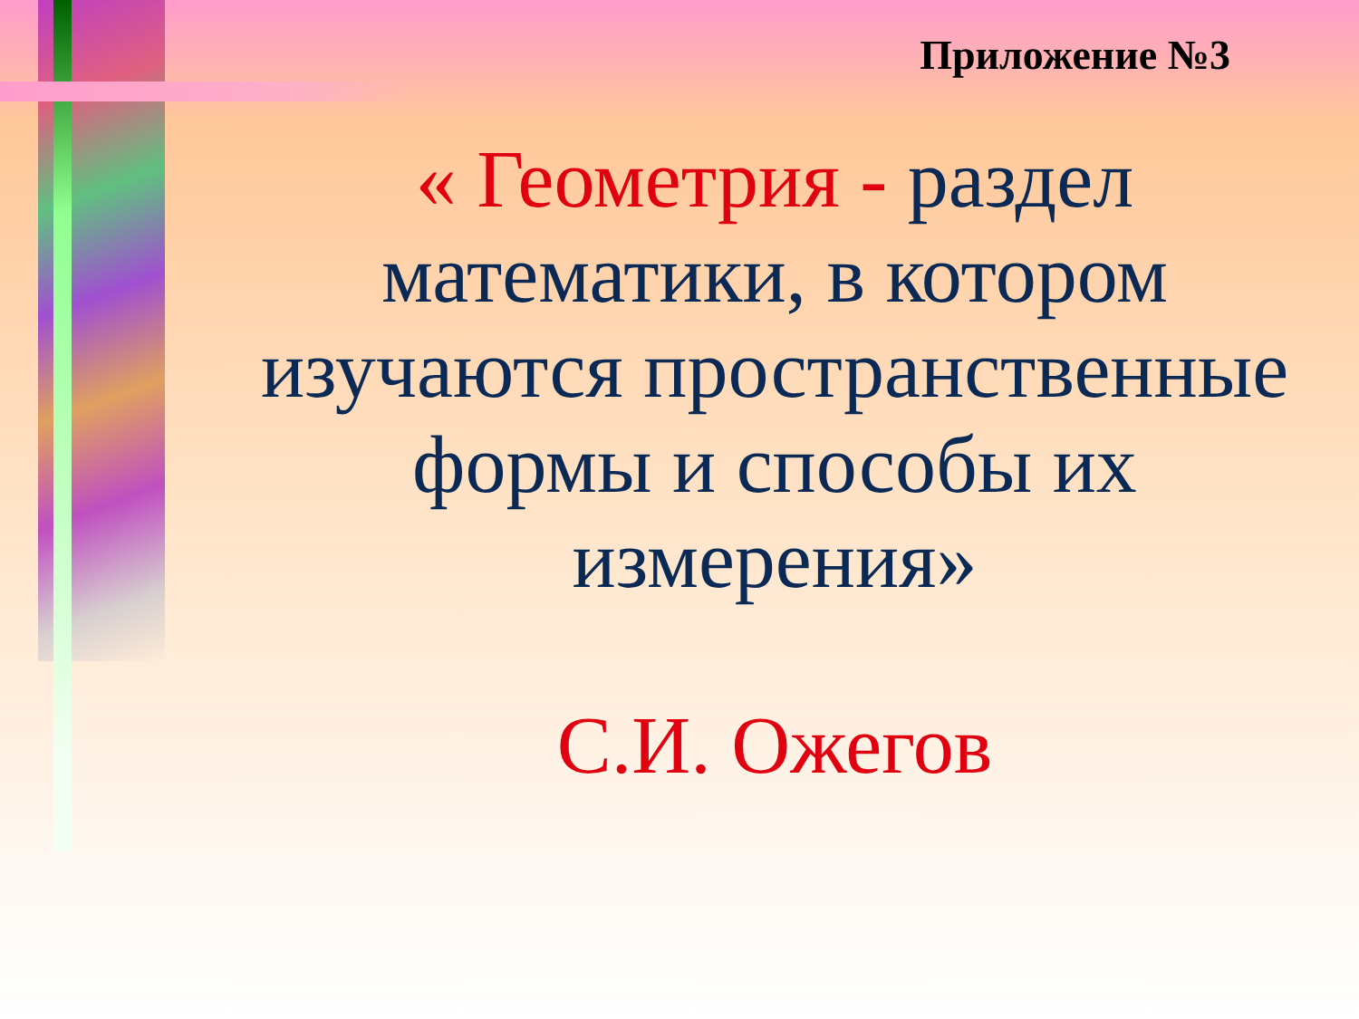Приложение №3
« Геометрия - раздел математики, в котором изучаются пространственные формы и способы их измерения»
С.И. Ожегов